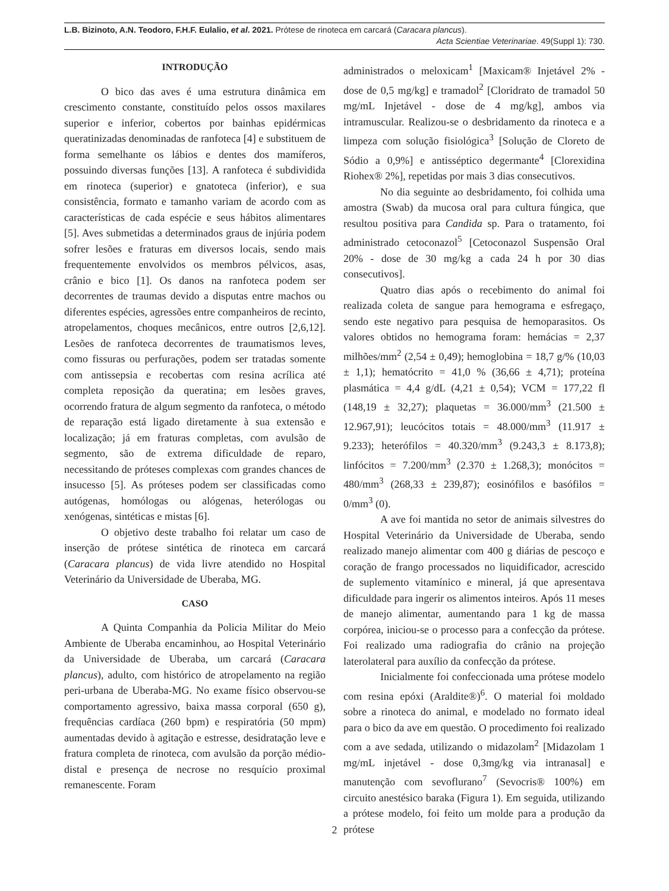L.B. Bizinoto, A.N. Teodoro, F.H.F. Eulalio, et al. 2021. Prótese de rinoteca em carcará (Caracara plancus).
Acta Scientiae Veterinariae. 49(Suppl 1): 730.
INTRODUÇÃO
O bico das aves é uma estrutura dinâmica em crescimento constante, constituído pelos ossos maxilares superior e inferior, cobertos por bainhas epidérmicas queratinizadas denominadas de ranfoteca [4] e substituem de forma semelhante os lábios e dentes dos mamíferos, possuindo diversas funções [13]. A ranfoteca é subdividida em rinoteca (superior) e gnatoteca (inferior), e sua consistência, formato e tamanho variam de acordo com as características de cada espécie e seus hábitos alimentares [5]. Aves submetidas a determinados graus de injúria podem sofrer lesões e fraturas em diversos locais, sendo mais frequentemente envolvidos os membros pélvicos, asas, crânio e bico [1]. Os danos na ranfoteca podem ser decorrentes de traumas devido a disputas entre machos ou diferentes espécies, agressões entre companheiros de recinto, atropelamentos, choques mecânicos, entre outros [2,6,12]. Lesões de ranfoteca decorrentes de traumatismos leves, como fissuras ou perfurações, podem ser tratadas somente com antissepsia e recobertas com resina acrílica até completa reposição da queratina; em lesões graves, ocorrendo fratura de algum segmento da ranfoteca, o método de reparação está ligado diretamente à sua extensão e localização; já em fraturas completas, com avulsão de segmento, são de extrema dificuldade de reparo, necessitando de próteses complexas com grandes chances de insucesso [5]. As próteses podem ser classificadas como autógenas, homólogas ou alógenas, heterólogas ou xenógenas, sintéticas e mistas [6].
O objetivo deste trabalho foi relatar um caso de inserção de prótese sintética de rinoteca em carcará (Caracara plancus) de vida livre atendido no Hospital Veterinário da Universidade de Uberaba, MG.
CASO
A Quinta Companhia da Policia Militar do Meio Ambiente de Uberaba encaminhou, ao Hospital Veterinário da Universidade de Uberaba, um carcará (Caracara plancus), adulto, com histórico de atropelamento na região peri-urbana de Uberaba-MG. No exame físico observou-se comportamento agressivo, baixa massa corporal (650 g), frequências cardíaca (260 bpm) e respiratória (50 mpm) aumentadas devido à agitação e estresse, desidratação leve e fratura completa de rinoteca, com avulsão da porção médio-distal e presença de necrose no resquício proximal remanescente. Foram
administrados o meloxicam<sup>1</sup> [Maxicam® Injetável 2% - dose de 0,5 mg/kg] e tramadol<sup>2</sup> [Cloridrato de tramadol 50 mg/mL Injetável - dose de 4 mg/kg], ambos via intramuscular. Realizou-se o desbridamento da rinoteca e a limpeza com solução fisiológica<sup>3</sup> [Solução de Cloreto de Sódio a 0,9%] e antisséptico degermante<sup>4</sup> [Clorexidina Riohex® 2%], repetidas por mais 3 dias consecutivos.
No dia seguinte ao desbridamento, foi colhida uma amostra (Swab) da mucosa oral para cultura fúngica, que resultou positiva para Candida sp. Para o tratamento, foi administrado cetoconazol<sup>5</sup> [Cetoconazol Suspensão Oral 20% - dose de 30 mg/kg a cada 24 h por 30 dias consecutivos].
Quatro dias após o recebimento do animal foi realizada coleta de sangue para hemograma e esfregaço, sendo este negativo para pesquisa de hemoparasitos. Os valores obtidos no hemograma foram: hemácias = 2,37 milhões/mm<sup>2</sup> (2,54 ± 0,49); hemoglobina = 18,7 g/% (10,03 ± 1,1); hematócrito = 41,0 % (36,66 ± 4,71); proteína plasmática = 4,4 g/dL (4,21 ± 0,54); VCM = 177,22 fl (148,19 ± 32,27); plaquetas = 36.000/mm<sup>3</sup> (21.500 ± 12.967,91); leucócitos totais = 48.000/mm<sup>3</sup> (11.917 ± 9.233); heterófilos = 40.320/mm<sup>3</sup> (9.243,3 ± 8.173,8); linfócitos = 7.200/mm<sup>3</sup> (2.370 ± 1.268,3); monócitos = 480/mm<sup>3</sup> (268,33 ± 239,87); eosinófilos e basófilos = 0/mm<sup>3</sup> (0).
A ave foi mantida no setor de animais silvestres do Hospital Veterinário da Universidade de Uberaba, sendo realizado manejo alimentar com 400 g diárias de pescoço e coração de frango processados no liquidificador, acrescido de suplemento vitamínico e mineral, já que apresentava dificuldade para ingerir os alimentos inteiros. Após 11 meses de manejo alimentar, aumentando para 1 kg de massa corpórea, iniciou-se o processo para a confecção da prótese. Foi realizado uma radiografia do crânio na projeção laterolateral para auxílio da confecção da prótese.
Inicialmente foi confeccionada uma prótese modelo com resina epóxi (Araldite®)<sup>6</sup>. O material foi moldado sobre a rinoteca do animal, e modelado no formato ideal para o bico da ave em questão. O procedimento foi realizado com a ave sedada, utilizando o midazolam<sup>2</sup> [Midazolam 1 mg/mL injetável - dose 0,3mg/kg via intranasal] e manutenção com sevoflurano<sup>7</sup> (Sevocris® 100%) em circuito anestésico baraka (Figura 1). Em seguida, utilizando a prótese modelo, foi feito um molde para a produção da prótese
2